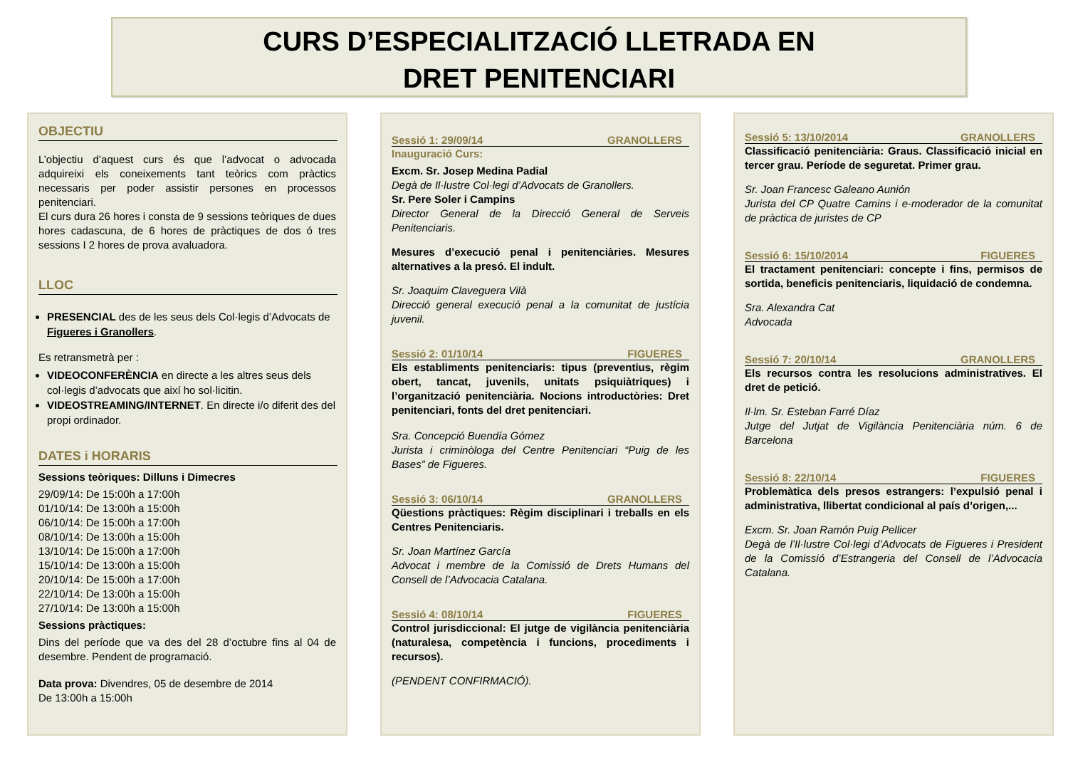CURS D’ESPECIALITZACIÓ LLETRADA EN
DRET PENITENCIARI
OBJECTIU
L’objectiu d’aquest curs és que l’advocat o advocada adquireixi els coneixements tant teòrics com pràctics necessaris per poder assistir persones en processos penitenciari.
El curs dura 26 hores i consta de 9 sessions teòriques de dues hores cadascuna, de 6 hores de pràctiques de dos ó tres sessions I 2 hores de prova avaluadora.
LLOC
PRESENCIAL des de les seus dels Col·legis d’Advocats de Figueres i Granollers.
Es retransmetrà per :
VIDEOCONFERÈNCIA en directe a les altres seus dels col·legis d’advocats que així ho sol·licitin.
VIDEOSTREAMING/INTERNET. En directe i/o diferit des del propi ordinador.
DATES i HORARIS
Sessions teòriques: Dilluns i Dimecres
29/09/14: De 15:00h a 17:00h
01/10/14: De 13:00h a 15:00h
06/10/14: De 15:00h a 17:00h
08/10/14: De 13:00h a 15:00h
13/10/14: De 15:00h a 17:00h
15/10/14: De 13:00h a 15:00h
20/10/14: De 15:00h a 17:00h
22/10/14: De 13:00h a 15:00h
27/10/14: De 13:00h a 15:00h
Sessions pràctiques:
Dins del període que va des del 28 d’octubre fins al 04 de desembre. Pendent de programació.
Data prova: Divendres, 05 de desembre de 2014
De 13:00h a 15:00h
Sessió 1: 29/09/14 GRANOLLERS
Inauguració Curs:
Excm. Sr. Josep Medina Padial
Degà de Il·lustre Col·legi d’Advocats de Granollers.
Sr. Pere Soler i Campins
Director General de la Direcció General de Serveis Penitenciaris.
Mesures d’execució penal i penitenciàries. Mesures alternatives a la presó. El indult.
Sr. Joaquim Claveguera Vilà
Direcció general execució penal a la comunitat de justícia juvenil.
Sessió 2: 01/10/14 FIGUERES
Els establiments penitenciaris: tipus (preventius, règim obert, tancat, juvenils, unitats psiquiàtriques) i l’organització penitenciària. Nocions introductòries: Dret penitenciari, fonts del dret penitenciari.
Sra. Concepció Buendía Gómez
Jurista i criminòloga del Centre Penitenciari “Puig de les Bases” de Figueres.
Sessió 3: 06/10/14 GRANOLLERS
Qüestions pràctiques: Règim disciplinari i treballs en els Centres Penitenciaris.
Sr. Joan Martínez García
Advocat i membre de la Comissió de Drets Humans del Consell de l’Advocacia Catalana.
Sessió 4: 08/10/14 FIGUERES
Control jurisdiccional: El jutge de vigilància penitenciària (naturalesa, competència i funcions, procediments i recursos).
(PENDENT CONFIRMACIÓ).
Sessió 5: 13/10/2014 GRANOLLERS
Classificació penitenciària: Graus. Classificació inicial en tercer grau. Període de seguretat. Primer grau.
Sr. Joan Francesc Galeano Aunión
Jurista del CP Quatre Camins i e-moderador de la comunitat de pràctica de juristes de CP
Sessió 6: 15/10/2014 FIGUERES
El tractament penitenciari: concepte i fins, permisos de sortida, beneficis penitenciaris, liquidació de condemna.
Sra. Alexandra Cat
Advocada
Sessió 7: 20/10/14 GRANOLLERS
Els recursos contra les resolucions administratives. El dret de petició.
Il·lm. Sr. Esteban Farré Díaz
Jutge del Jutjat de Vigilància Penitenciària núm. 6 de Barcelona
Sessió 8: 22/10/14 FIGUERES
Problemàtica dels presos estrangers: l’expulsió penal i administrativa, llibertat condicional al país d’origen,...
Excm. Sr. Joan Ramón Puig Pellicer
Degà de l’Il·lustre Col·legi d’Advocats de Figueres i President de la Comissió d’Estrangeria del Consell de l’Advocacia Catalana.